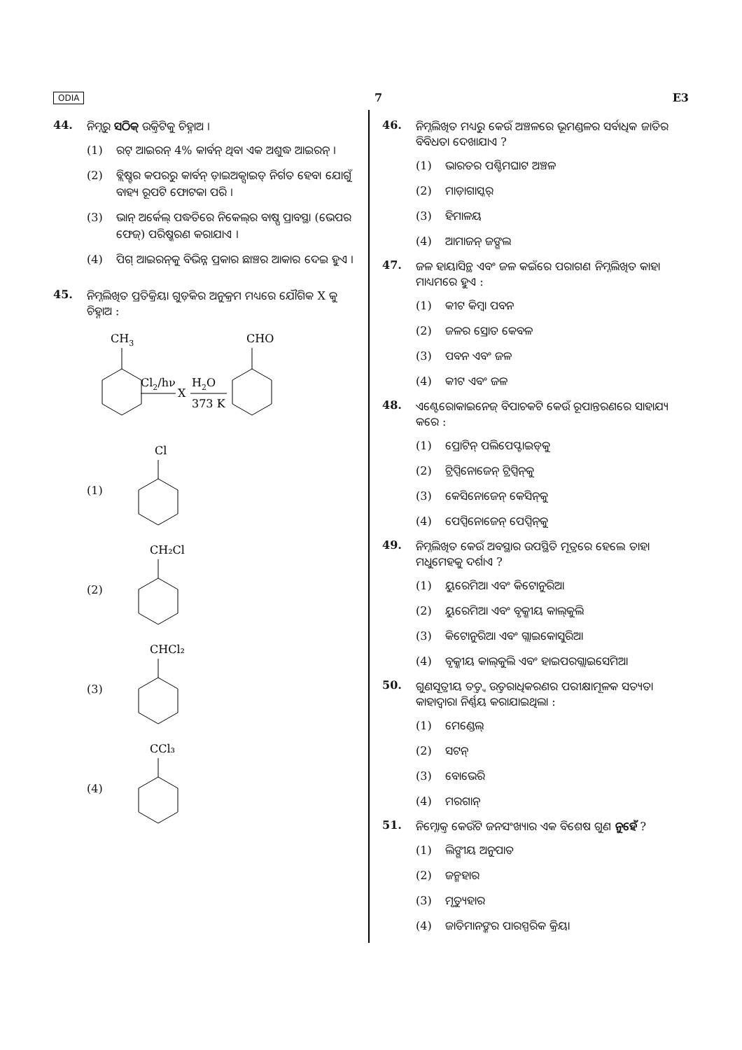ODIA 7 E3
44. ନିମ୍ନରୁ ସଠିକ୍ ଉକ୍ତିଟିକୁ ଚିହ୍ନାଅ ।
(1) ରଟ୍ ଆଇରନ୍ 4% କାର୍ବନ୍ ଥିବା ଏକ ଅଶୁଦ୍ଧ ଆଇରନ୍ ।
(2) ବ୍ଲିଷ୍ଟର କପରରୁ କାର୍ବନ୍ ଡ଼ାଇଅକ୍ସାଇଡ୍ ନିର୍ଗତ ହେବା ଯୋଗୁଁ ବାହ୍ୟ ରୂପଟି ଫୋଟକା ପରି ।
(3) ଭାନ୍ ଅର୍କେଲ୍ ପଦ୍ଧତିରେ ନିକେଲ୍‌ର ବାଷ୍ପ ପ୍ରାବସ୍ଥା (ଭେପର ଫେଜ୍) ପରିଷ୍କରଣ କରାଯାଏ ।
(4) ପିଗ୍ ଆଇରନ୍‌କୁ ବିଭିନ୍ନ ପ୍ରକାର ଛାଞ୍ଚର ଆକାର ଦେଇ ହୁଏ ।
45. ନିମ୍ନଲିଖିତ ପ୍ରତିକ୍ରିୟା ଗୁଡ଼ିକର ଅନୁକ୍ରମ ମଧ୍ୟରେ ଯୌଗିକ X କୁ ଚିହ୍ନାଅ :
CH3
Cl2/hν
X
H2O
373 K
CHO
(1)
Cl
(2)
CH₂Cl
(3)
CHCl₂
(4)
CCl₃
46. ନିମ୍ନଲିଖିତ ମଧ୍ୟରୁ କେଉଁ ଅଞ୍ଚଳରେ ଭୂମଣ୍ଡଳର ସର୍ବାଧିକ ଜାତିର ବିବିଧତା ଦେଖାଯାଏ ?
(1) ଭାରତର ପଶ୍ଚିମଘାଟ ଅଞ୍ଚଳ
(2) ମାଡ଼ାଗାସ୍କର୍
(3) ହିମାଳୟ
(4) ଆମାଜନ୍ ଜଙ୍ଗଲ
47. ଜଳ ହାୟାସିନ୍ଥ ଏବଂ ଜଳ କଇଁରେ ପରାଗଣ ନିମ୍ନଲିଖିତ କାହା ମାଧ୍ୟମରେ ହୁଏ :
(1) କୀଟ କିମ୍ବା ପବନ
(2) ଜଳର ସ୍ରୋତ କେବଳ
(3) ପବନ ଏବଂ ଜଳ
(4) କୀଟ ଏବଂ ଜଳ
48. ଏଣ୍ଟେରୋକାଇନେଜ୍ ବିପାଚକଟି କେଉଁ ରୂପାନ୍ତରଣରେ ସାହାଯ୍ୟ କରେ :
(1) ପ୍ରୋଟିନ୍ ପଲିପେପ୍ଟାଇଡ୍‌କୁ
(2) ଟ୍ରିପ୍ସିନୋଜେନ୍ ଟ୍ରିପ୍ସିନ୍‌କୁ
(3) କେସିନୋଜେନ୍ କେସିନ୍‌କୁ
(4) ପେପ୍ସିନୋଜେନ୍ ପେପ୍ସିନ୍‌କୁ
49. ନିମ୍ନଲିଖିତ କେଉଁ ଅବସ୍ଥାର ଉପସ୍ଥିତି ମୂତ୍ରରେ ହେଲେ ତାହା ମଧୁମେହକୁ ଦର୍ଶାଏ ?
(1) ୟୁରେମିଆ ଏବଂ କିଟୋନୁରିଆ
(2) ୟୁରେମିଆ ଏବଂ ବୃକ୍କୀୟ କାଲ୍‌କୁଲି
(3) କିଟୋନୁରିଆ ଏବଂ ଗ୍ଲାଇକୋସୁରିଆ
(4) ବୃକ୍କୀୟ କାଲ୍‌କୁଲି ଏବଂ ହାଇପରଗ୍ଲାଇସେମିଆ
50. ଗୁଣସୂତ୍ରୀୟ ତତ୍ତ୍ୱ ଉତ୍ତରାଧିକରଣର ପରୀକ୍ଷାମୂଳକ ସତ୍ୟତା କାହାଦ୍ୱାରା ନିର୍ଣ୍ଣୟ କରାଯାଇଥିଲା :
(1) ମେଣ୍ଡେଲ୍
(2) ସଟନ୍
(3) ବୋଭେରି
(4) ମରଗାନ୍
51. ନିମ୍ନୋକ୍ତ କେଉଁଟି ଜନସଂଖ୍ୟାର ଏକ ବିଶେଷ ଗୁଣ ନୁହେଁ ?
(1) ଲିଙ୍ଗୀୟ ଅନୁପାତ
(2) ଜନ୍ମହାର
(3) ମୃତ୍ୟୁହାର
(4) ଜାତିମାନଙ୍କର ପାରସ୍ପରିକ କ୍ରିୟା